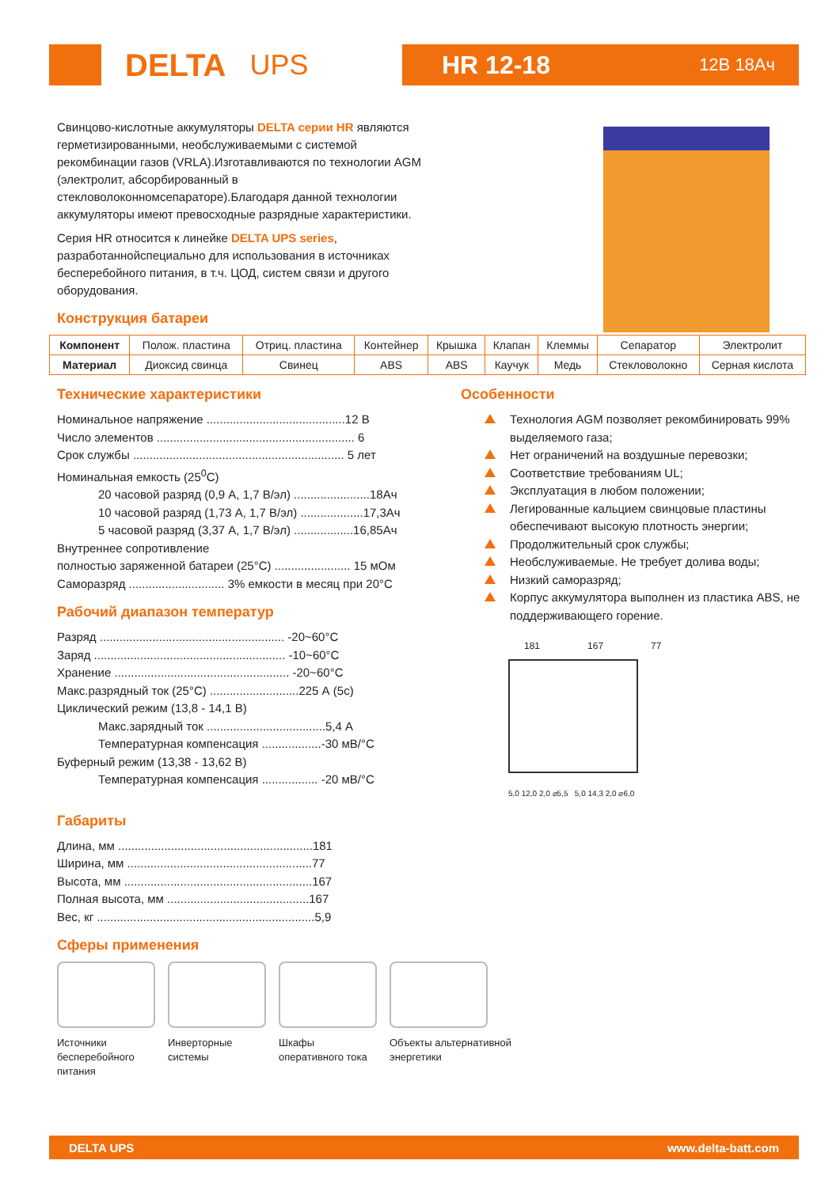DELTA UPS HR 12-18 12В 18Ач
Свинцово-кислотные аккумуляторы DELTA серии HR являются герметизированными, необслуживаемыми с системой рекомбинации газов (VRLA).Изготавливаются по технологии AGM (электролит, абсорбированный в стекловолоконномсепараторе).Благодаря данной технологии аккумуляторы имеют превосходные разрядные характеристики.
Серия HR относится к линейке DELTA UPS series, разработаннойспециально для использования в источниках бесперебойного питания, в т.ч. ЦОД, систем связи и другого оборудования.
Конструкция батареи
| Компонент | Полож. пластина | Отриц. пластина | Контейнер | Крышка | Клапан | Клеммы | Сепаратор | Электролит |
| Материал | Диоксид свинца | Свинец | ABS | ABS | Каучук | Медь | Стекловолокно | Серная кислота |
Технические характеристики
Номинальное напряжение ..........................................12 В
Число элементов ............................................................ 6
Срок службы ................................................................ 5 лет
Номинальная емкость (25<sup>0</sup>C)
20 часовой разряд (0,9 А, 1,7 В/эл) .......................18Ач
10 часовой разряд (1,73 А, 1,7 В/эл) ...................17,3Ач
5 часовой разряд (3,37 А, 1,7 В/эл) ..................16,85Ач
Внутреннее сопротивление
полностью заряженной батареи (25°С) ....................... 15 мОм
Саморазряд ............................. 3% емкости в месяц при 20°С
Рабочий диапазон температур
Разряд ........................................................ -20~60°С
Заряд .......................................................... -10~60°С
Хранение ..................................................... -20~60°С
Макс.разрядный ток (25°С) ...........................225 А (5с)
Циклический режим (13,8 - 14,1 В)
Макс.зарядный ток ....................................5,4 А
Температурная компенсация ..................-30 мВ/°С
Буферный режим (13,38 - 13,62 В)
Температурная компенсация ................. -20 мВ/°С
Габариты
Длина, мм ...........................................................181
Ширина, мм ........................................................77
Высота, мм .........................................................167
Полная высота, мм ...........................................167
Вес, кг ..................................................................5,9
Особенности
Технология AGM позволяет рекомбинировать 99% выделяемого газа;
Нет ограничений на воздушные перевозки;
Соответствие требованиям UL;
Эксплуатация в любом положении;
Легированные кальцием свинцовые пластины обеспечивают высокую плотность энергии;
Продолжительный срок службы;
Необслуживаемые. Не требует долива воды;
Низкий саморазряд;
Корпус аккумулятора выполнен из пластика ABS, не поддерживающего горение.
181 167 77
5,0 12,0 2,0 ⌀5,5 5,0 14,3 2,0 ⌀6,0
Сферы применения
Источники бесперебойного питания
Инверторные системы
Шкафы оперативного тока
Объекты альтернативной энергетики
DELTA UPS www.delta-batt.com